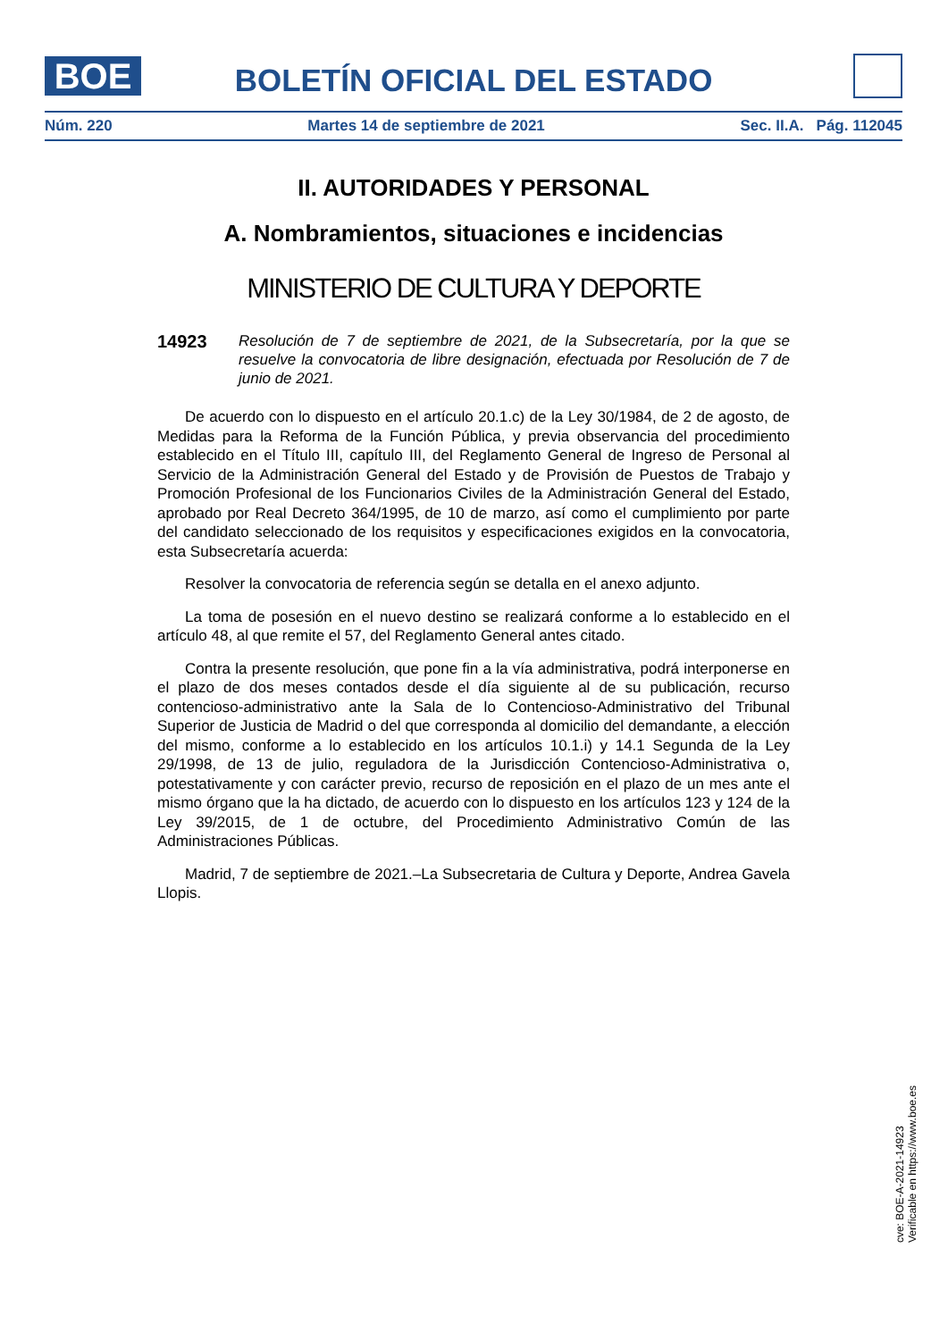BOE
BOLETÍN OFICIAL DEL ESTADO
Núm. 220 Martes 14 de septiembre de 2021 Sec. II.A. Pág. 112045
II. AUTORIDADES Y PERSONAL
A. Nombramientos, situaciones e incidencias
MINISTERIO DE CULTURA Y DEPORTE
14923
Resolución de 7 de septiembre de 2021, de la Subsecretaría, por la que se resuelve la convocatoria de libre designación, efectuada por Resolución de 7 de junio de 2021.
De acuerdo con lo dispuesto en el artículo 20.1.c) de la Ley 30/1984, de 2 de agosto, de Medidas para la Reforma de la Función Pública, y previa observancia del procedimiento establecido en el Título III, capítulo III, del Reglamento General de Ingreso de Personal al Servicio de la Administración General del Estado y de Provisión de Puestos de Trabajo y Promoción Profesional de los Funcionarios Civiles de la Administración General del Estado, aprobado por Real Decreto 364/1995, de 10 de marzo, así como el cumplimiento por parte del candidato seleccionado de los requisitos y especificaciones exigidos en la convocatoria, esta Subsecretaría acuerda:
Resolver la convocatoria de referencia según se detalla en el anexo adjunto.
La toma de posesión en el nuevo destino se realizará conforme a lo establecido en el artículo 48, al que remite el 57, del Reglamento General antes citado.
Contra la presente resolución, que pone fin a la vía administrativa, podrá interponerse en el plazo de dos meses contados desde el día siguiente al de su publicación, recurso contencioso-administrativo ante la Sala de lo Contencioso-Administrativo del Tribunal Superior de Justicia de Madrid o del que corresponda al domicilio del demandante, a elección del mismo, conforme a lo establecido en los artículos 10.1.i) y 14.1 Segunda de la Ley 29/1998, de 13 de julio, reguladora de la Jurisdicción Contencioso-Administrativa o, potestativamente y con carácter previo, recurso de reposición en el plazo de un mes ante el mismo órgano que la ha dictado, de acuerdo con lo dispuesto en los artículos 123 y 124 de la Ley 39/2015, de 1 de octubre, del Procedimiento Administrativo Común de las Administraciones Públicas.
Madrid, 7 de septiembre de 2021.–La Subsecretaria de Cultura y Deporte, Andrea Gavela Llopis.
cve: BOE-A-2021-14923
Verificable en https://www.boe.es